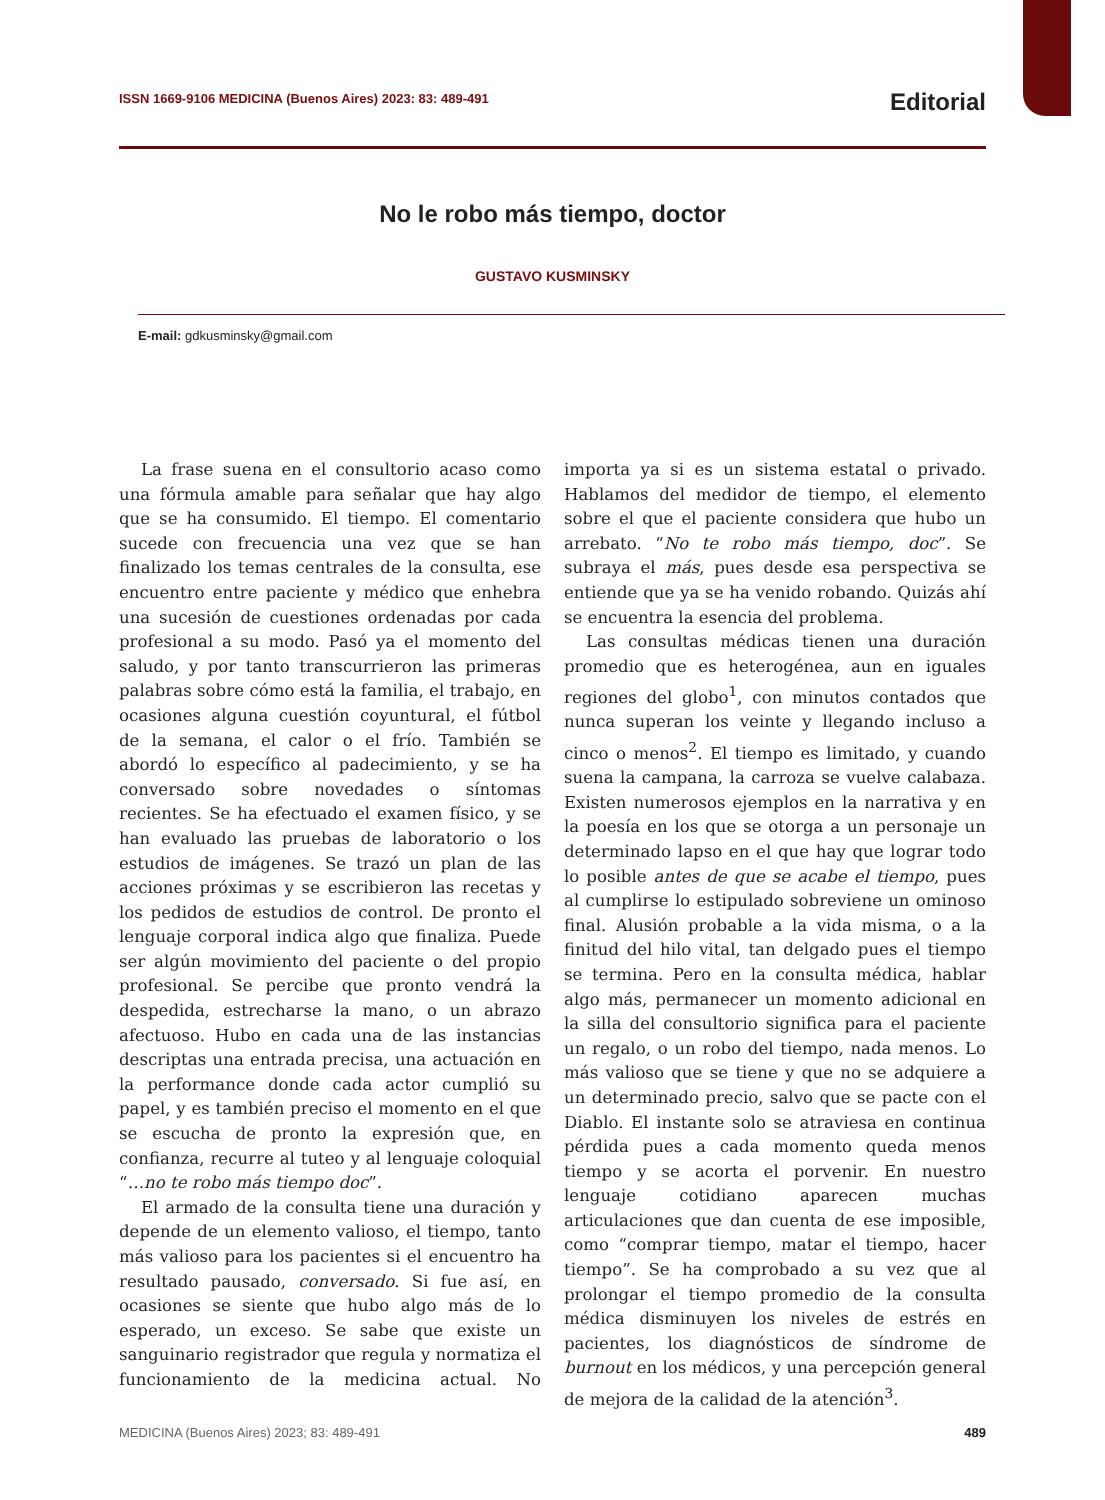ISSN 1669-9106 MEDICINA (Buenos Aires) 2023: 83: 489-491 Editorial
No le robo más tiempo, doctor
GUSTAVO KUSMINSKY
E-mail: gdkusminsky@gmail.com
La frase suena en el consultorio acaso como una fórmula amable para señalar que hay algo que se ha consumido. El tiempo. El comentario sucede con frecuencia una vez que se han finalizado los temas centrales de la consulta, ese encuentro entre paciente y médico que enhebra una sucesión de cuestiones ordenadas por cada profesional a su modo. Pasó ya el momento del saludo, y por tanto transcurrieron las primeras palabras sobre cómo está la familia, el trabajo, en ocasiones alguna cuestión coyuntural, el fútbol de la semana, el calor o el frío. También se abordó lo específico al padecimiento, y se ha conversado sobre novedades o síntomas recientes. Se ha efectuado el examen físico, y se han evaluado las pruebas de laboratorio o los estudios de imágenes. Se trazó un plan de las acciones próximas y se escribieron las recetas y los pedidos de estudios de control. De pronto el lenguaje corporal indica algo que finaliza. Puede ser algún movimiento del paciente o del propio profesional. Se percibe que pronto vendrá la despedida, estrecharse la mano, o un abrazo afectuoso. Hubo en cada una de las instancias descriptas una entrada precisa, una actuación en la performance donde cada actor cumplió su papel, y es también preciso el momento en el que se escucha de pronto la expresión que, en confianza, recurre al tuteo y al lenguaje coloquial “…no te robo más tiempo doc”.
El armado de la consulta tiene una duración y depende de un elemento valioso, el tiempo, tanto más valioso para los pacientes si el encuentro ha resultado pausado, conversado. Si fue así, en ocasiones se siente que hubo algo más de lo esperado, un exceso. Se sabe que existe un sanguinario registrador que regula y normatiza el funcionamiento de la medicina actual. No importa ya si es un sistema estatal o privado. Hablamos del medidor de tiempo, el elemento sobre el que el paciente considera que hubo un arrebato. “No te robo más tiempo, doc”. Se subraya el más, pues desde esa perspectiva se entiende que ya se ha venido robando. Quizás ahí se encuentra la esencia del problema.
Las consultas médicas tienen una duración promedio que es heterogénea, aun en iguales regiones del globo<sup>1</sup>, con minutos contados que nunca superan los veinte y llegando incluso a cinco o menos<sup>2</sup>. El tiempo es limitado, y cuando suena la campana, la carroza se vuelve calabaza. Existen numerosos ejemplos en la narrativa y en la poesía en los que se otorga a un personaje un determinado lapso en el que hay que lograr todo lo posible antes de que se acabe el tiempo, pues al cumplirse lo estipulado sobreviene un ominoso final. Alusión probable a la vida misma, o a la finitud del hilo vital, tan delgado pues el tiempo se termina. Pero en la consulta médica, hablar algo más, permanecer un momento adicional en la silla del consultorio significa para el paciente un regalo, o un robo del tiempo, nada menos. Lo más valioso que se tiene y que no se adquiere a un determinado precio, salvo que se pacte con el Diablo. El instante solo se atraviesa en continua pérdida pues a cada momento queda menos tiempo y se acorta el porvenir. En nuestro lenguaje cotidiano aparecen muchas articulaciones que dan cuenta de ese imposible, como “comprar tiempo, matar el tiempo, hacer tiempo”. Se ha comprobado a su vez que al prolongar el tiempo promedio de la consulta médica disminuyen los niveles de estrés en pacientes, los diagnósticos de síndrome de burnout en los médicos, y una percepción general de mejora de la calidad de la atención<sup>3</sup>.
MEDICINA (Buenos Aires) 2023; 83: 489-491 489